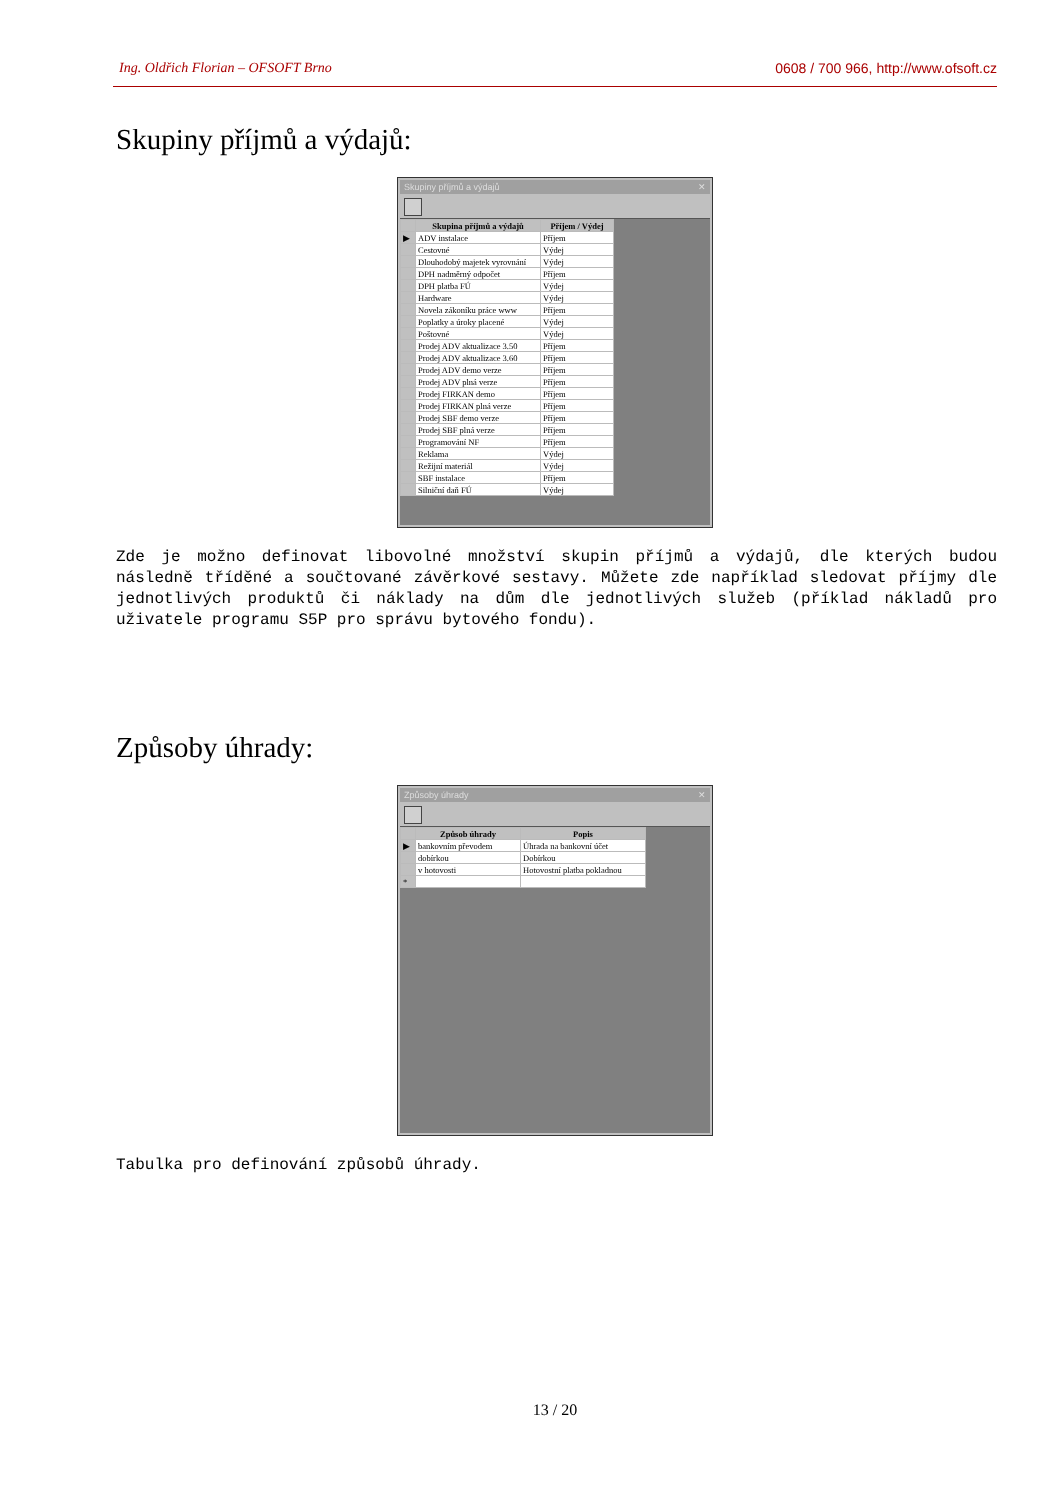Ing. Oldřich Florian – OFSOFT Brno 0608 / 700 966, http://www.ofsoft.cz
Skupiny příjmů a výdajů:
Skupiny příjmů a výdajů ✕
| | Skupina příjmů a výdajů | Příjem / Výdej |
| --- | --- | --- |
| ▶ | ADV instalace | Příjem |
| | Cestovné | Výdej |
| | Dlouhodobý majetek vyrovnání | Výdej |
| | DPH nadměrný odpočet | Příjem |
| | DPH platba FÚ | Výdej |
| | Hardware | Výdej |
| | Novela zákoníku práce www | Příjem |
| | Poplatky a úroky placené | Výdej |
| | Poštovné | Výdej |
| | Prodej ADV aktualizace 3.50 | Příjem |
| | Prodej ADV aktualizace 3.60 | Příjem |
| | Prodej ADV demo verze | Příjem |
| | Prodej ADV plná verze | Příjem |
| | Prodej FIRKAN demo | Příjem |
| | Prodej FIRKAN plná verze | Příjem |
| | Prodej SBF demo verze | Příjem |
| | Prodej SBF plná verze | Příjem |
| | Programování NF | Příjem |
| | Reklama | Výdej |
| | Režijní materiál | Výdej |
| | SBF instalace | Příjem |
| | Silniční daň FÚ | Výdej |
Zde je možno definovat libovolné množství skupin příjmů a výdajů, dle kterých budou následně tříděné a součtované závěrkové sestavy. Můžete zde například sledovat příjmy dle jednotlivých produktů či náklady na dům dle jednotlivých služeb (příklad nákladů pro uživatele programu S5P pro správu bytového fondu).
Způsoby úhrady:
Způsoby úhrady ✕
| | Způsob úhrady | Popis |
| --- | --- | --- |
| ▶ | bankovním převodem | Úhrada na bankovní účet |
| | dobírkou | Dobírkou |
| | v hotovosti | Hotovostní platba pokladnou |
| * | | |
Tabulka pro definování způsobů úhrady.
13 / 20